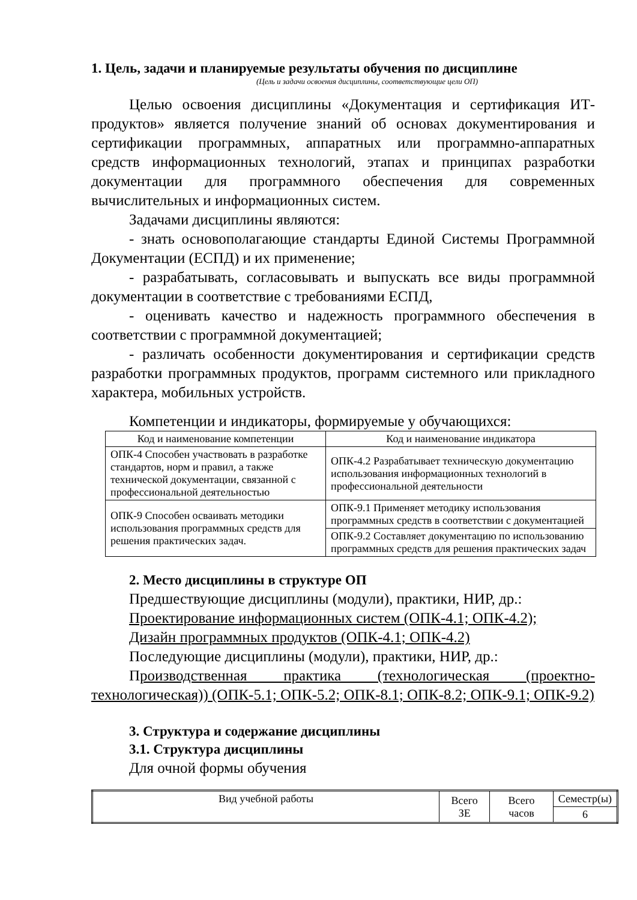1. Цель, задачи и планируемые результаты обучения по дисциплине
(Цель и задачи освоения дисциплины, соответствующие цели ОП)
Целью освоения дисциплины «Документация и сертификация ИТ-продуктов» является получение знаний об основах документирования и сертификации программных, аппаратных или программно-аппаратных средств информационных технологий, этапах и принципах разработки документации для программного обеспечения для современных вычислительных и информационных систем.
Задачами дисциплины являются:
- знать основополагающие стандарты Единой Системы Программной Документации (ЕСПД) и их применение;
- разрабатывать, согласовывать и выпускать все виды программной документации в соответствие с требованиями ЕСПД,
- оценивать качество и надежность программного обеспечения в соответствии с программной документацией;
- различать особенности документирования и сертификации средств разработки программных продуктов, программ системного или прикладного характера, мобильных устройств.
Компетенции и индикаторы, формируемые у обучающихся:
| Код и наименование компетенции | Код и наименование индикатора |
| --- | --- |
| ОПК-4 Способен участвовать в разработке стандартов, норм и правил, а также технической документации, связанной с профессиональной деятельностью | ОПК-4.2 Разрабатывает техническую документацию использования информационных технологий в профессиональной деятельности |
| ОПК-9 Способен осваивать методики использования программных средств для решения практических задач. | ОПК-9.1 Применяет методику использования программных средств в соответствии с документацией |
| | ОПК-9.2 Составляет документацию по использованию программных средств для решения практических задач |
2. Место дисциплины в структуре ОП
Предшествующие дисциплины (модули), практики, НИР, др.:
Проектирование информационных систем (ОПК-4.1; ОПК-4.2);
Дизайн программных продуктов (ОПК-4.1; ОПК-4.2)
Последующие дисциплины (модули), практики, НИР, др.:
Производственная практика (технологическая (проектно-технологическая)) (ОПК-5.1; ОПК-5.2; ОПК-8.1; ОПК-8.2; ОПК-9.1; ОПК-9.2)
3. Структура и содержание дисциплины
3.1. Структура дисциплины
Для очной формы обучения
| Вид учебной работы | Всего ЗЕ | Всего часов | Семестр(ы) |
| | | | 6 |